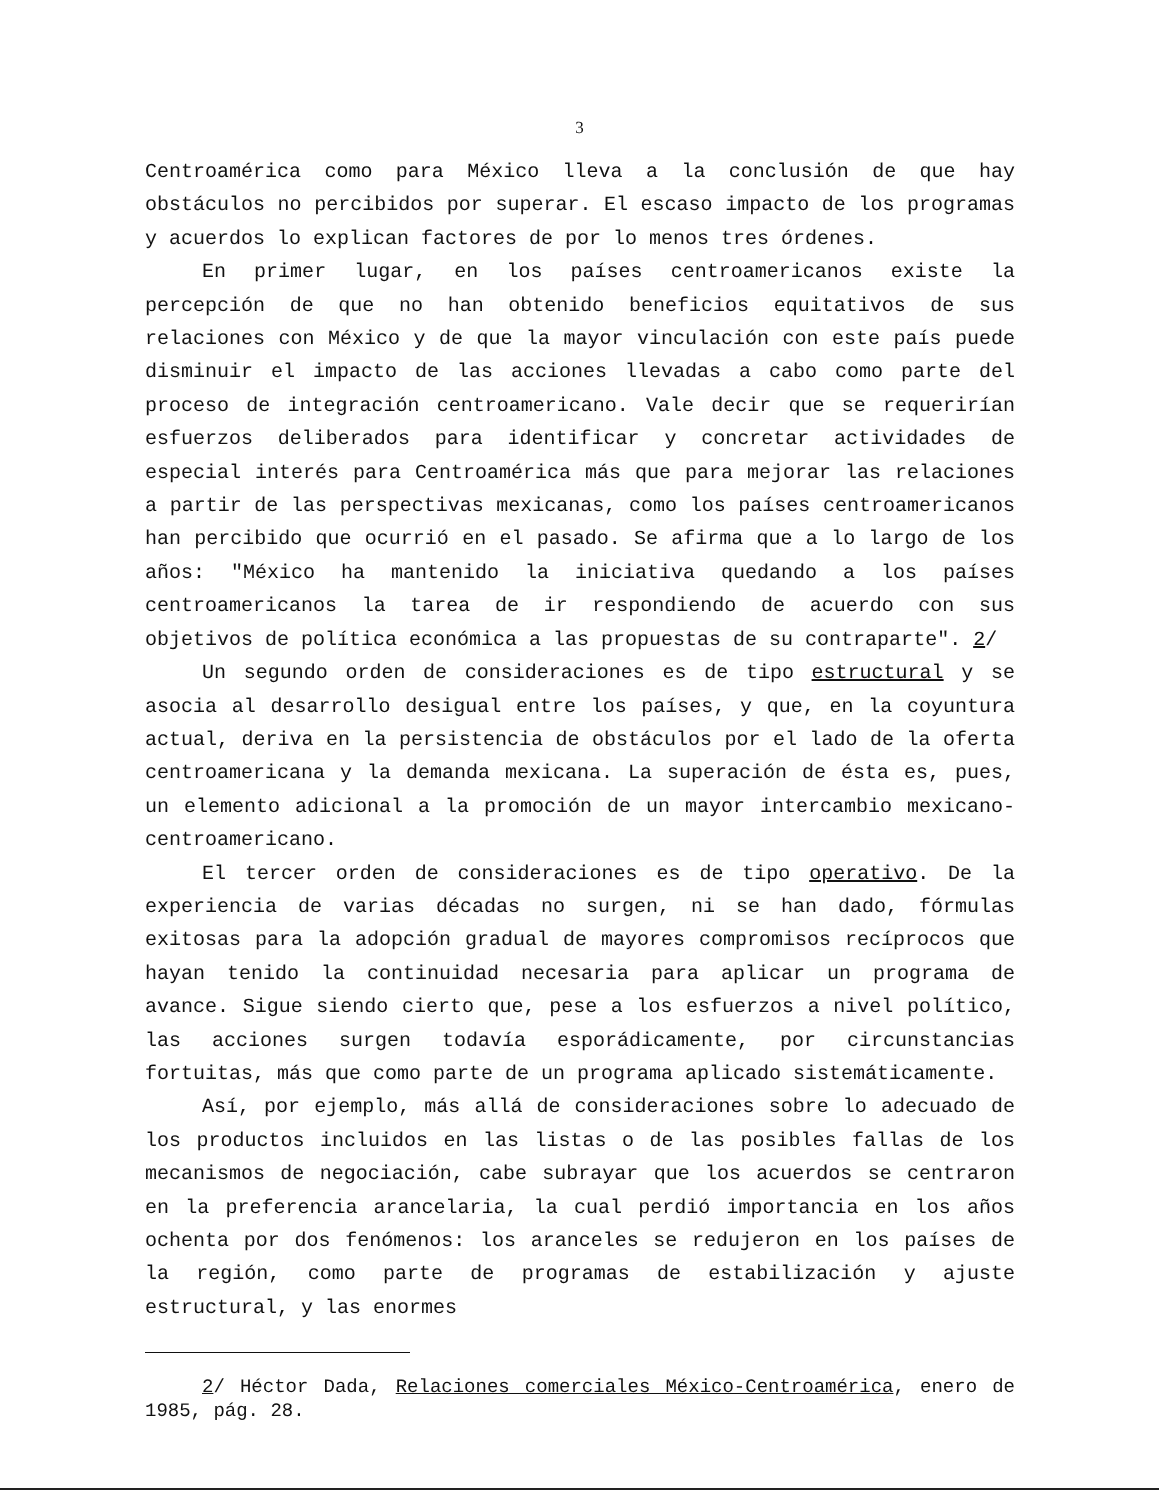3
Centroamérica como para México lleva a la conclusión de que hay obstáculos no percibidos por superar. El escaso impacto de los programas y acuerdos lo explican factores de por lo menos tres órdenes.
En primer lugar, en los países centroamericanos existe la percepción de que no han obtenido beneficios equitativos de sus relaciones con México y de que la mayor vinculación con este país puede disminuir el impacto de las acciones llevadas a cabo como parte del proceso de integración centroamericano. Vale decir que se requerirían esfuerzos deliberados para identificar y concretar actividades de especial interés para Centroamérica más que para mejorar las relaciones a partir de las perspectivas mexicanas, como los países centroamericanos han percibido que ocurrió en el pasado. Se afirma que a lo largo de los años: "México ha mantenido la iniciativa quedando a los países centroamericanos la tarea de ir respondiendo de acuerdo con sus objetivos de política económica a las propuestas de su contraparte". 2/
Un segundo orden de consideraciones es de tipo estructural y se asocia al desarrollo desigual entre los países, y que, en la coyuntura actual, deriva en la persistencia de obstáculos por el lado de la oferta centroamericana y la demanda mexicana. La superación de ésta es, pues, un elemento adicional a la promoción de un mayor intercambio mexicano-centroamericano.
El tercer orden de consideraciones es de tipo operativo. De la experiencia de varias décadas no surgen, ni se han dado, fórmulas exitosas para la adopción gradual de mayores compromisos recíprocos que hayan tenido la continuidad necesaria para aplicar un programa de avance. Sigue siendo cierto que, pese a los esfuerzos a nivel político, las acciones surgen todavía esporádicamente, por circunstancias fortuitas, más que como parte de un programa aplicado sistemáticamente.
Así, por ejemplo, más allá de consideraciones sobre lo adecuado de los productos incluidos en las listas o de las posibles fallas de los mecanismos de negociación, cabe subrayar que los acuerdos se centraron en la preferencia arancelaria, la cual perdió importancia en los años ochenta por dos fenómenos: los aranceles se redujeron en los países de la región, como parte de programas de estabilización y ajuste estructural, y las enormes
2/ Héctor Dada, Relaciones comerciales México-Centroamérica, enero de 1985, pág. 28.